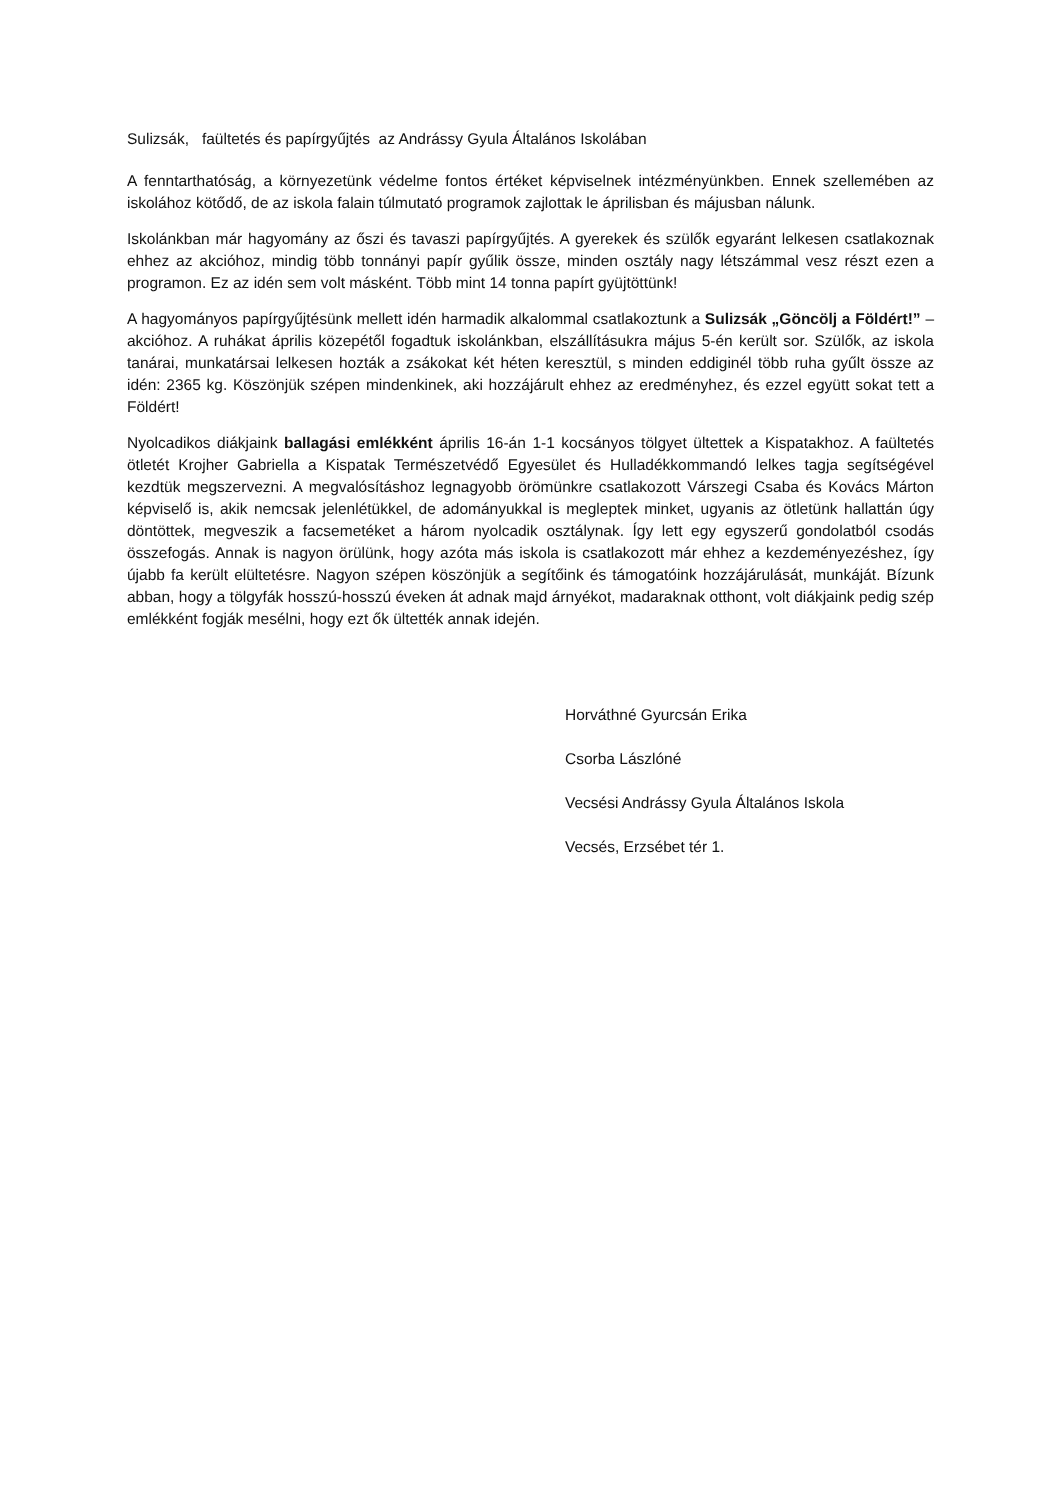Sulizsák, faültetés és papírgyűjtés az Andrássy Gyula Általános Iskolában
A fenntarthatóság, a környezetünk védelme fontos értéket képviselnek intézményünkben. Ennek szellemében az iskolához kötődő, de az iskola falain túlmutató programok zajlottak le áprilisban és májusban nálunk.
Iskolánkban már hagyomány az őszi és tavaszi papírgyűjtés. A gyerekek és szülők egyaránt lelkesen csatlakoznak ehhez az akcióhoz, mindig több tonnányi papír gyűlik össze, minden osztály nagy létszámmal vesz részt ezen a programon. Ez az idén sem volt másként. Több mint 14 tonna papírt gyüjtöttünk!
A hagyományos papírgyűjtésünk mellett idén harmadik alkalommal csatlakoztunk a Sulizsák „Göncölj a Földért!” – akcióhoz. A ruhákat április közepétől fogadtuk iskolánkban, elszállításukra május 5-én került sor. Szülők, az iskola tanárai, munkatársai lelkesen hozták a zsákokat két héten keresztül, s minden eddiginél több ruha gyűlt össze az idén: 2365 kg. Köszönjük szépen mindenkinek, aki hozzájárult ehhez az eredményhez, és ezzel együtt sokat tett a Földért!
Nyolcadikos diákjaink ballagási emlékként április 16-án 1-1 kocsányos tölgyet ültettek a Kispatakhoz. A faültetés ötletét Krojher Gabriella a Kispatak Természetvédő Egyesület és Hulladékkommandó lelkes tagja segítségével kezdtük megszervezni. A megvalósításhoz legnagyobb örömünkre csatlakozott Várszegi Csaba és Kovács Márton képviselő is, akik nemcsak jelenlétükkel, de adományukkal is megleptek minket, ugyanis az ötletünk hallattán úgy döntöttek, megveszik a facsemetéket a három nyolcadik osztálynak. Így lett egy egyszerű gondolatból csodás összefogás. Annak is nagyon örülünk, hogy azóta más iskola is csatlakozott már ehhez a kezdeményezéshez, így újabb fa került elültetésre. Nagyon szépen köszönjük a segítőink és támogatóink hozzájárulását, munkáját. Bízunk abban, hogy a tölgyfák hosszú-hosszú éveken át adnak majd árnyékot, madaraknak otthont, volt diákjaink pedig szép emlékként fogják mesélni, hogy ezt ők ültették annak idején.
Horváthné Gyurcsán Erika
Csorba Lászlóné
Vecsési Andrássy Gyula Általános Iskola
Vecsés, Erzsébet tér 1.